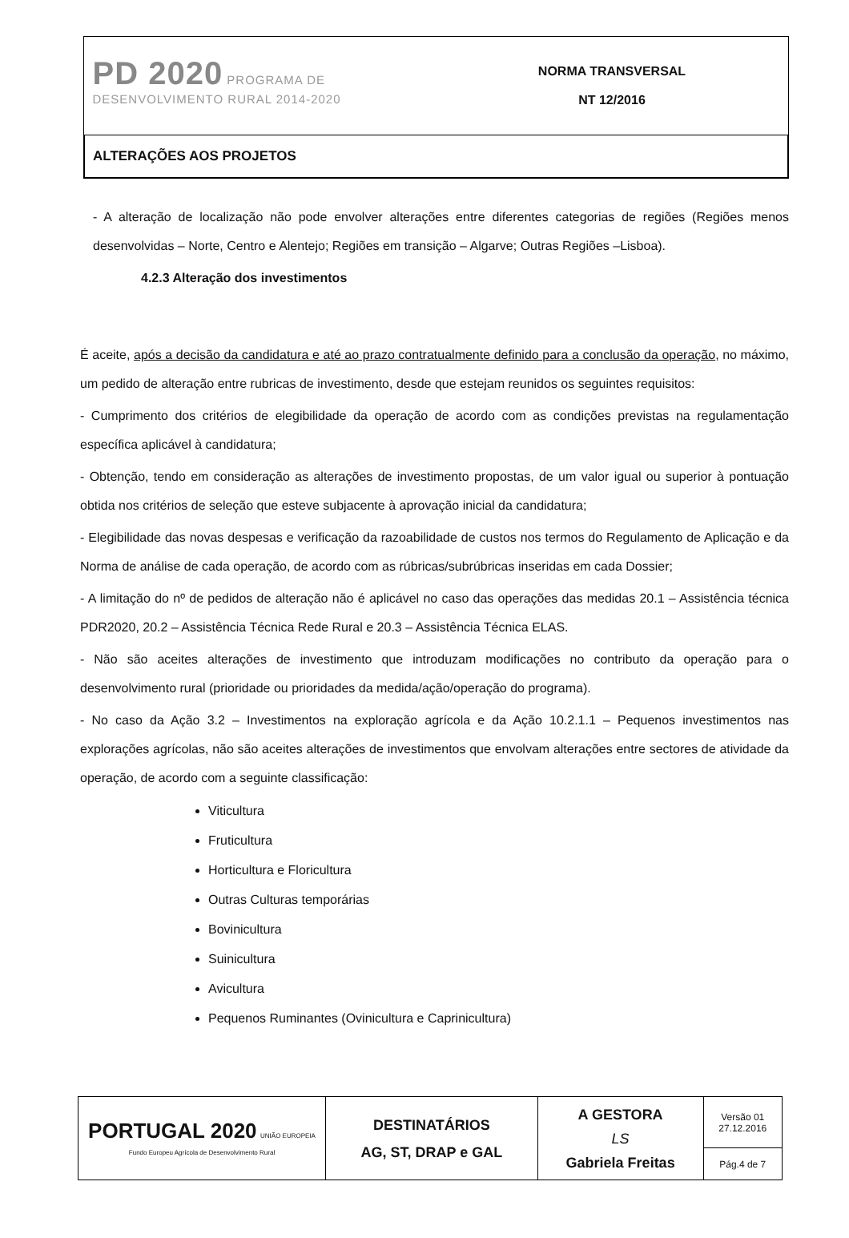| PD 2020 PROGRAMA DE DESENVOLVIMENTO RURAL 2014-2020 | NORMA TRANSVERSAL NT 12/2016 |
| ALTERAÇÕES AOS PROJETOS | |
- A alteração de localização não pode envolver alterações entre diferentes categorias de regiões (Regiões menos desenvolvidas – Norte, Centro e Alentejo; Regiões em transição – Algarve; Outras Regiões –Lisboa).
4.2.3 Alteração dos investimentos
É aceite, após a decisão da candidatura e até ao prazo contratualmente definido para a conclusão da operação, no máximo, um pedido de alteração entre rubricas de investimento, desde que estejam reunidos os seguintes requisitos:
- Cumprimento dos critérios de elegibilidade da operação de acordo com as condições previstas na regulamentação específica aplicável à candidatura;
- Obtenção, tendo em consideração as alterações de investimento propostas, de um valor igual ou superior à pontuação obtida nos critérios de seleção que esteve subjacente à aprovação inicial da candidatura;
- Elegibilidade das novas despesas e verificação da razoabilidade de custos nos termos do Regulamento de Aplicação e da Norma de análise de cada operação, de acordo com as rúbricas/subrúbricas inseridas em cada Dossier;
- A limitação do nº de pedidos de alteração não é aplicável no caso das operações das medidas 20.1 – Assistência técnica PDR2020, 20.2 – Assistência Técnica Rede Rural e 20.3 – Assistência Técnica ELAS.
- Não são aceites alterações de investimento que introduzam modificações no contributo da operação para o desenvolvimento rural (prioridade ou prioridades da medida/ação/operação do programa).
- No caso da Ação 3.2 – Investimentos na exploração agrícola e da Ação 10.2.1.1 – Pequenos investimentos nas explorações agrícolas, não são aceites alterações de investimentos que envolvam alterações entre sectores de atividade da operação, de acordo com a seguinte classificação:
Viticultura
Fruticultura
Horticultura e Floricultura
Outras Culturas temporárias
Bovinicultura
Suinicultura
Avicultura
Pequenos Ruminantes (Ovinicultura e Caprinicultura)
| PORTUGAL 2020 UNIÃO EUROPEIA Fundo Europeu Agrícola de Desenvolvimento Rural | DESTINATÁRIOS AG, ST, DRAP e GAL | A GESTORA LS Gabriela Freitas | Versão 01 27.12.2016 |
| | | | Pág.4 de 7 |